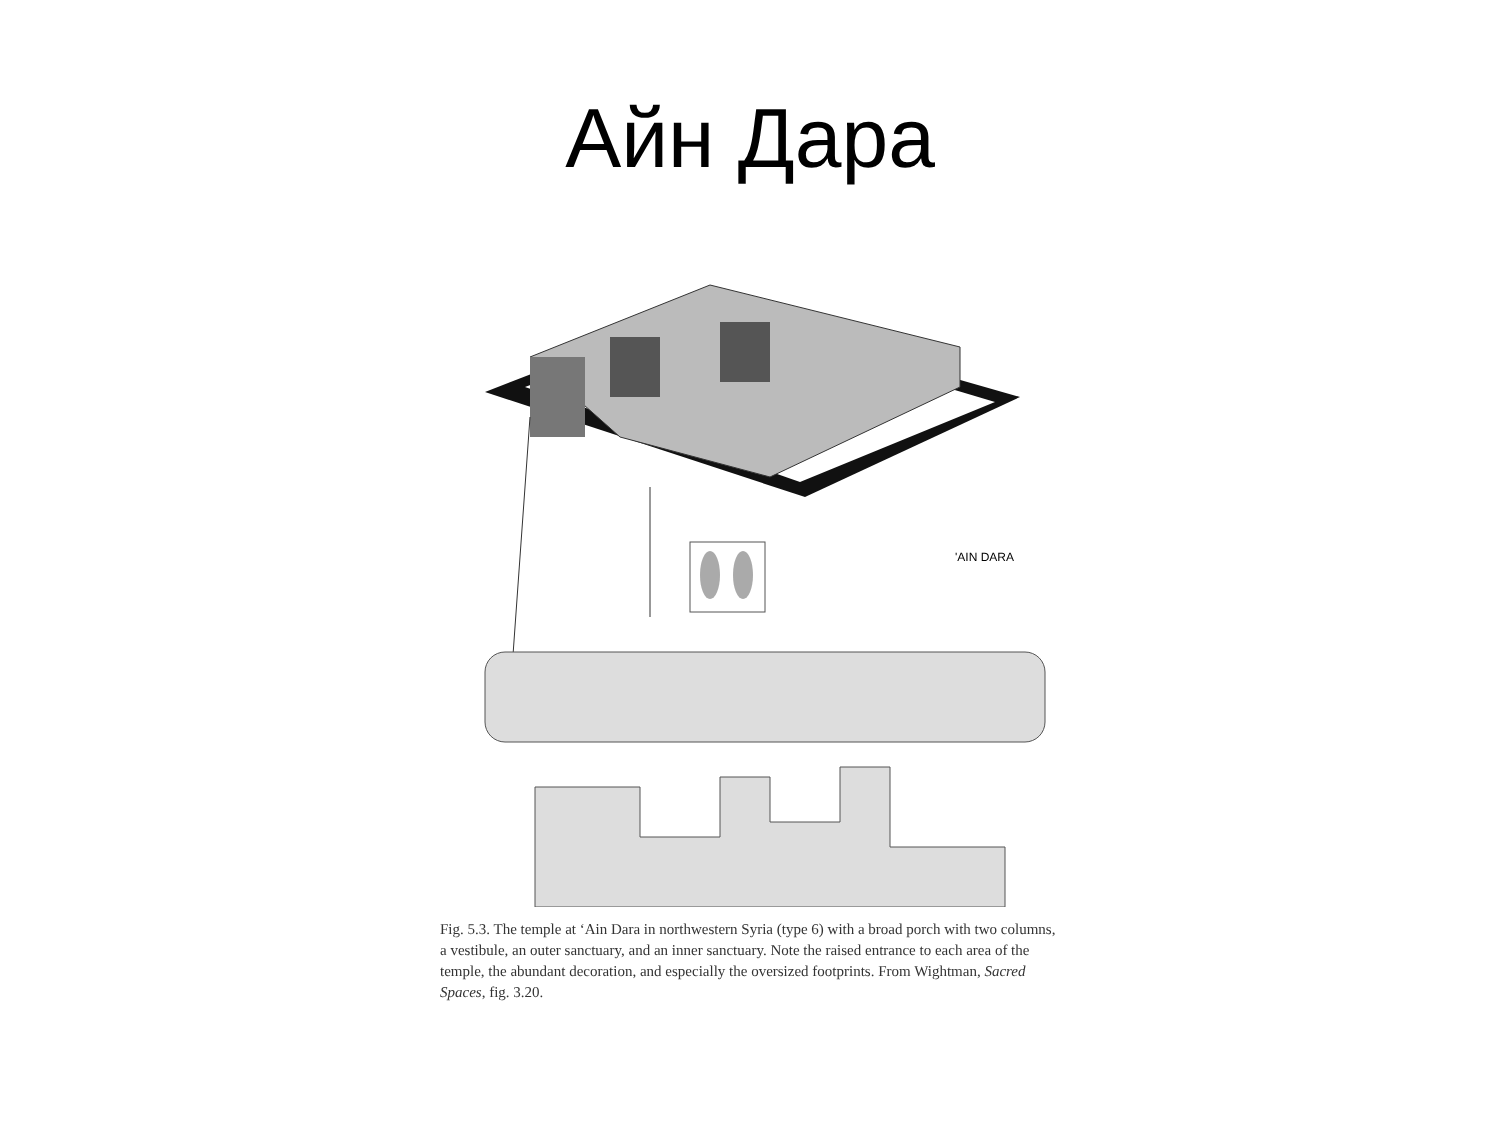Айн Дара
'AIN DARA
Fig. 5.3. The temple at ‘Ain Dara in northwestern Syria (type 6) with a broad porch with two columns, a vestibule, an outer sanctuary, and an inner sanctuary. Note the raised entrance to each area of the temple, the abundant decoration, and especially the oversized footprints. From Wightman, Sacred Spaces, fig. 3.20.